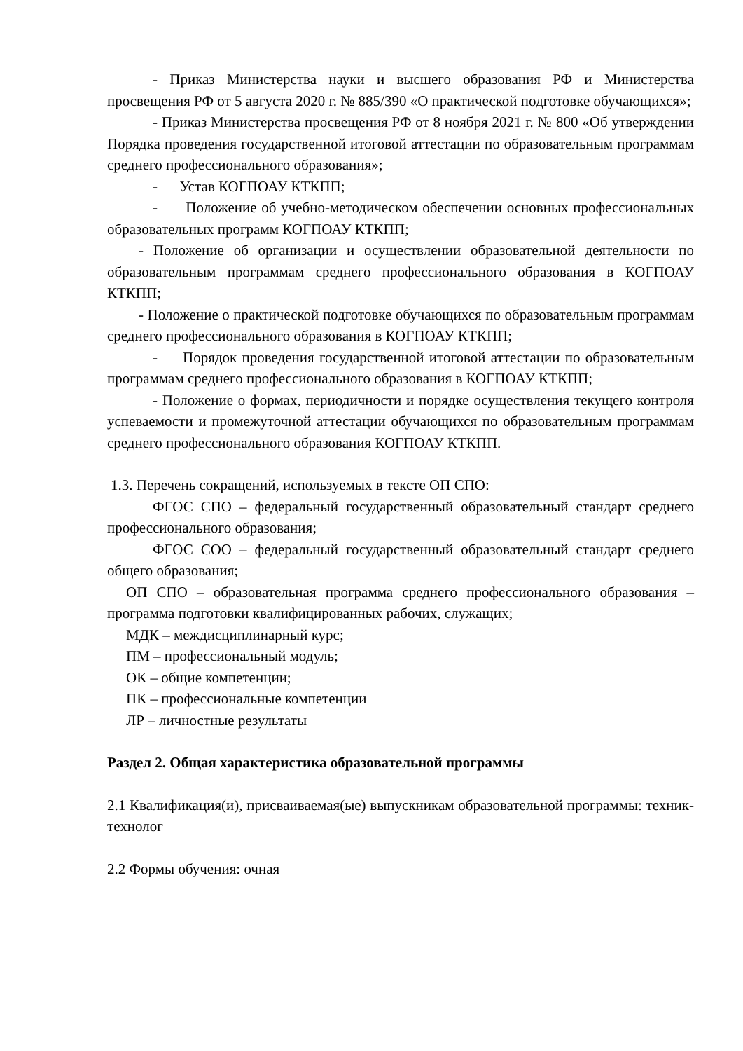- Приказ Министерства науки и высшего образования РФ и Министерства просвещения РФ от 5 августа 2020 г. № 885/390 «О практической подготовке обучающихся»;
- Приказ Министерства просвещения РФ от 8 ноября 2021 г. № 800 «Об утверждении Порядка проведения государственной итоговой аттестации по образовательным программам среднего профессионального образования»;
- Устав КОГПОАУ КТКПП;
- Положение об учебно-методическом обеспечении основных профессиональных образовательных программ КОГПОАУ КТКПП;
- Положение об организации и осуществлении образовательной деятельности по образовательным программам среднего профессионального образования в КОГПОАУ КТКПП;
- Положение о практической подготовке обучающихся по образовательным программам среднего профессионального образования в КОГПОАУ КТКПП;
- Порядок проведения государственной итоговой аттестации по образовательным программам среднего профессионального образования в КОГПОАУ КТКПП;
- Положение о формах, периодичности и порядке осуществления текущего контроля успеваемости и промежуточной аттестации обучающихся по образовательным программам среднего профессионального образования КОГПОАУ КТКПП.
1.3. Перечень сокращений, используемых в тексте ОП СПО:
ФГОС СПО – федеральный государственный образовательный стандарт среднего профессионального образования;
ФГОС СОО – федеральный государственный образовательный стандарт среднего общего образования;
ОП СПО – образовательная программа среднего профессионального образования – программа подготовки квалифицированных рабочих, служащих;
МДК – междисциплинарный курс;
ПМ – профессиональный модуль;
ОК – общие компетенции;
ПК – профессиональные компетенции
ЛР – личностные результаты
Раздел 2. Общая характеристика образовательной программы
2.1 Квалификация(и), присваиваемая(ые) выпускникам образовательной программы: техник-технолог
2.2 Формы обучения: очная